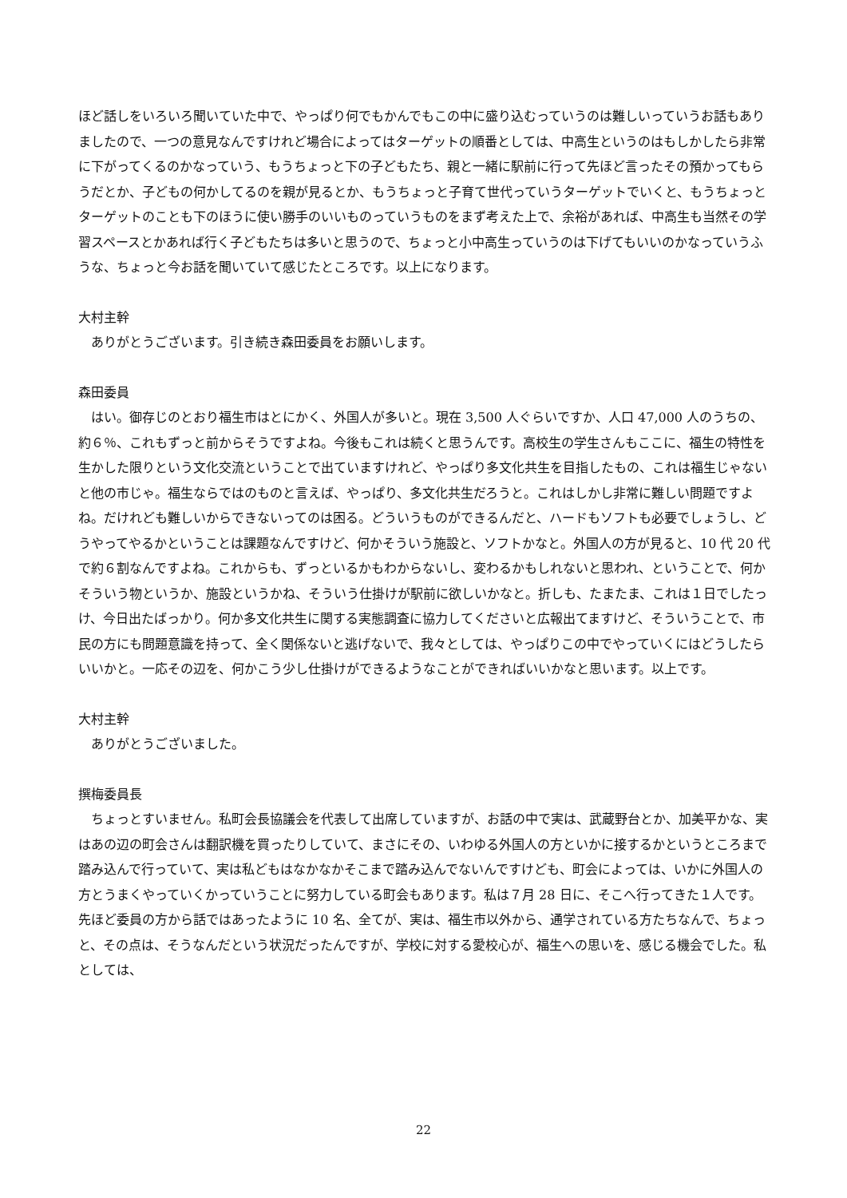ほど話しをいろいろ聞いていた中で、やっぱり何でもかんでもこの中に盛り込むっていうのは難しいっていうお話もありましたので、一つの意見なんですけれど場合によってはターゲットの順番としては、中高生というのはもしかしたら非常に下がってくるのかなっていう、もうちょっと下の子どもたち、親と一緒に駅前に行って先ほど言ったその預かってもらうだとか、子どもの何かしてるのを親が見るとか、もうちょっと子育て世代っていうターゲットでいくと、もうちょっとターゲットのことも下のほうに使い勝手のいいものっていうものをまず考えた上で、余裕があれば、中高生も当然その学習スペースとかあれば行く子どもたちは多いと思うので、ちょっと小中高生っていうのは下げてもいいのかなっていうふうな、ちょっと今お話を聞いていて感じたところです。以上になります。
大村主幹
ありがとうございます。引き続き森田委員をお願いします。
森田委員
はい。御存じのとおり福生市はとにかく、外国人が多いと。現在 3,500 人ぐらいですか、人口 47,000 人のうちの、約６％、これもずっと前からそうですよね。今後もこれは続くと思うんです。高校生の学生さんもここに、福生の特性を生かした限りという文化交流ということで出ていますけれど、やっぱり多文化共生を目指したもの、これは福生じゃないと他の市じゃ。福生ならではのものと言えば、やっぱり、多文化共生だろうと。これはしかし非常に難しい問題ですよね。だけれども難しいからできないってのは困る。どういうものができるんだと、ハードもソフトも必要でしょうし、どうやってやるかということは課題なんですけど、何かそういう施設と、ソフトかなと。外国人の方が見ると、10 代 20 代で約６割なんですよね。これからも、ずっといるかもわからないし、変わるかもしれないと思われ、ということで、何かそういう物というか、施設というかね、そういう仕掛けが駅前に欲しいかなと。折しも、たまたま、これは１日でしたっけ、今日出たばっかり。何か多文化共生に関する実態調査に協力してくださいと広報出てますけど、そういうことで、市民の方にも問題意識を持って、全く関係ないと逃げないで、我々としては、やっぱりこの中でやっていくにはどうしたらいいかと。一応その辺を、何かこう少し仕掛けができるようなことができればいいかなと思います。以上です。
大村主幹
ありがとうございました。
撰梅委員長
ちょっとすいません。私町会長協議会を代表して出席していますが、お話の中で実は、武蔵野台とか、加美平かな、実はあの辺の町会さんは翻訳機を買ったりしていて、まさにその、いわゆる外国人の方といかに接するかというところまで踏み込んで行っていて、実は私どもはなかなかそこまで踏み込んでないんですけども、町会によっては、いかに外国人の方とうまくやっていくかっていうことに努力している町会もあります。私は７月 28 日に、そこへ行ってきた１人です。先ほど委員の方から話ではあったように 10 名、全てが、実は、福生市以外から、通学されている方たちなんで、ちょっと、その点は、そうなんだという状況だったんですが、学校に対する愛校心が、福生への思いを、感じる機会でした。私としては、
22